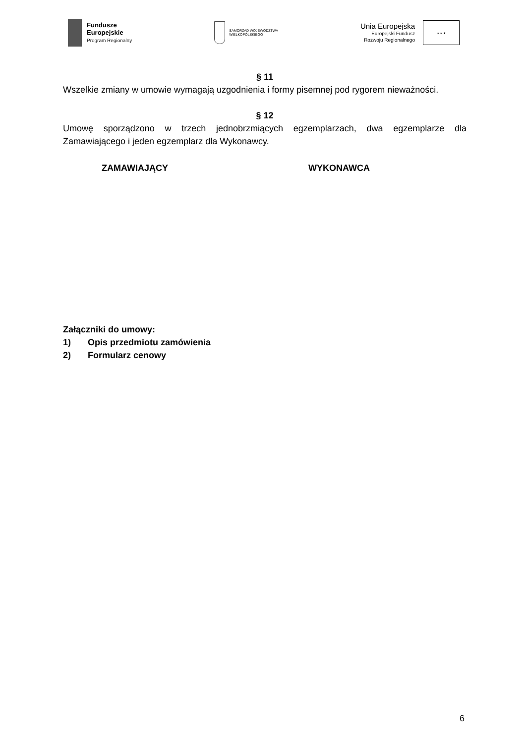Fundusze
Europejskie
Program Regionalny
SAMORZĄD WOJEWÓDZTWA
WIELKOPOLSKIEGO
Unia Europejska
Europejski Fundusz
Rozwoju Regionalnego
★ ★ ★
§ 11
Wszelkie zmiany w umowie wymagają uzgodnienia i formy pisemnej pod rygorem nieważności.
§ 12
Umowę sporządzono w trzech jednobrzmiących egzemplarzach, dwa egzemplarze dla Zamawiającego i jeden egzemplarz dla Wykonawcy.
ZAMAWIAJĄCY WYKONAWCA
Załączniki do umowy:
1) Opis przedmiotu zamówienia
2) Formularz cenowy
6